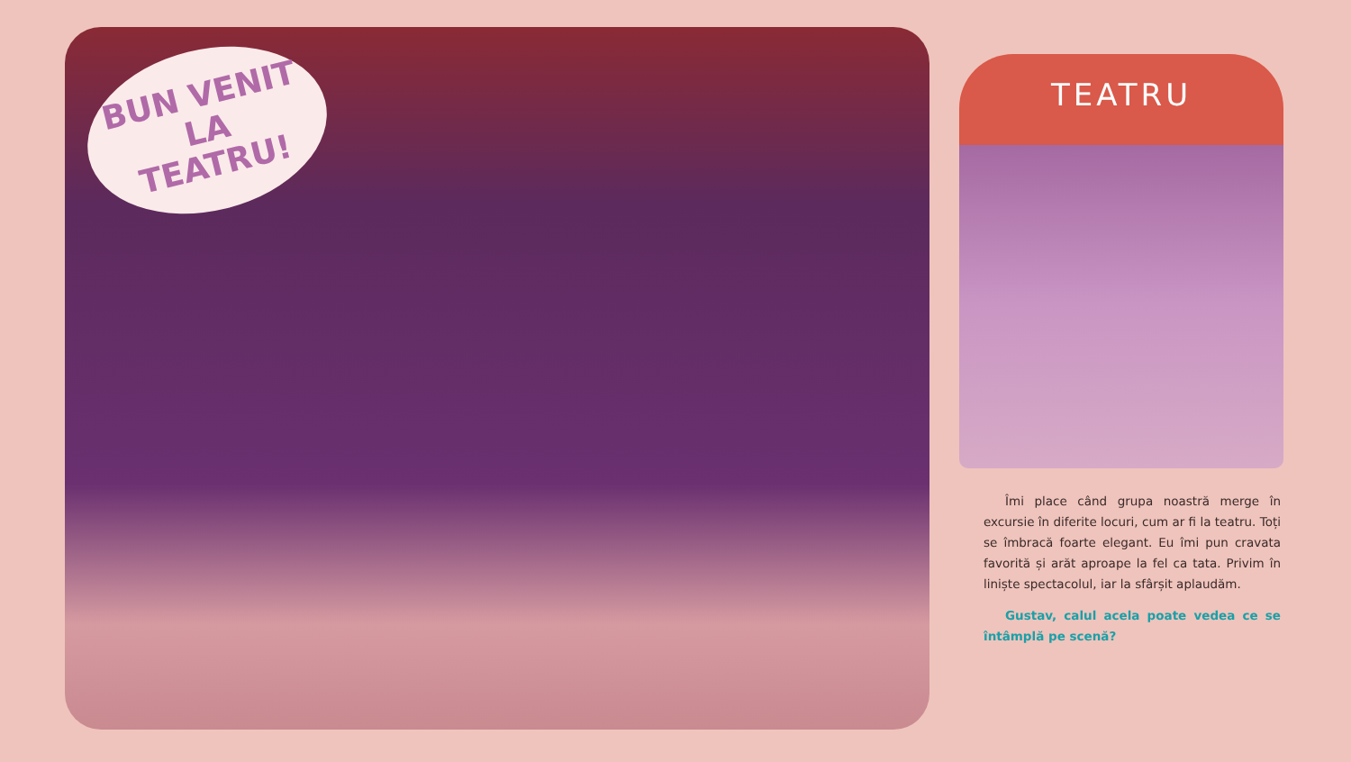BUN VENIT
LA TEATRU!
TEATRU
Îmi place când grupa noastră merge în excursie în diferite locuri, cum ar fi la teatru. Toți se îmbracă foarte elegant. Eu îmi pun cravata favorită și arăt aproape la fel ca tata. Privim în liniște spectacolul, iar la sfârșit aplaudăm.
Gustav, calul acela poate vedea ce se întâmplă pe scenă?